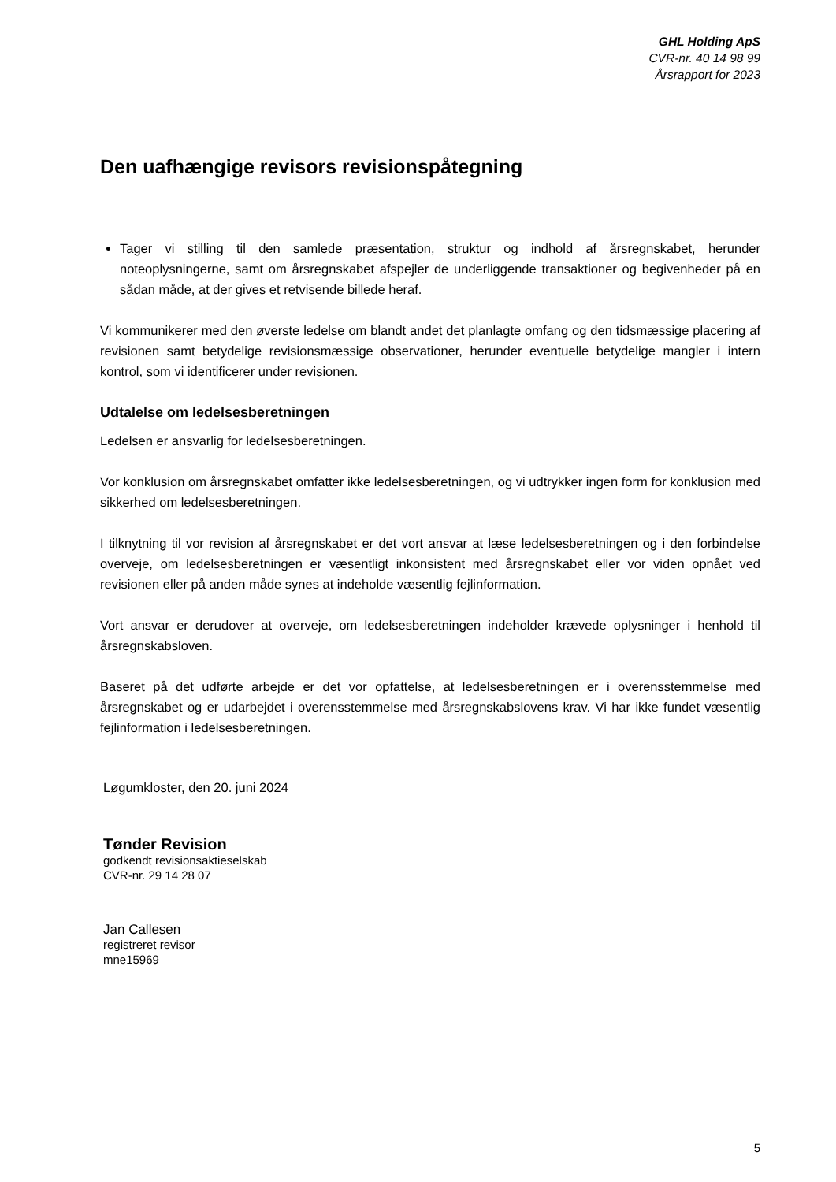GHL Holding ApS
CVR-nr. 40 14 98 99
Årsrapport for 2023
Den uafhængige revisors revisionspåtegning
Tager vi stilling til den samlede præsentation, struktur og indhold af årsregnskabet, herunder noteoplysningerne, samt om årsregnskabet afspejler de underliggende transaktioner og begivenheder på en sådan måde, at der gives et retvisende billede heraf.
Vi kommunikerer med den øverste ledelse om blandt andet det planlagte omfang og den tidsmæssige placering af revisionen samt betydelige revisionsmæssige observationer, herunder eventuelle betydelige mangler i intern kontrol, som vi identificerer under revisionen.
Udtalelse om ledelsesberetningen
Ledelsen er ansvarlig for ledelsesberetningen.
Vor konklusion om årsregnskabet omfatter ikke ledelsesberetningen, og vi udtrykker ingen form for konklusion med sikkerhed om ledelsesberetningen.
I tilknytning til vor revision af årsregnskabet er det vort ansvar at læse ledelsesberetningen og i den forbindelse overveje, om ledelsesberetningen er væsentligt inkonsistent med årsregnskabet eller vor viden opnået ved revisionen eller på anden måde synes at indeholde væsentlig fejlinformation.
Vort ansvar er derudover at overveje, om ledelsesberetningen indeholder krævede oplysninger i henhold til årsregnskabsloven.
Baseret på det udførte arbejde er det vor opfattelse, at ledelsesberetningen er i overensstemmelse med årsregnskabet og er udarbejdet i overensstemmelse med årsregnskabslovens krav. Vi har ikke fundet væsentlig fejlinformation i ledelsesberetningen.
Løgumkloster, den 20. juni 2024
Tønder Revision
godkendt revisionsaktieselskab
CVR-nr. 29 14 28 07
Jan Callesen
registreret revisor
mne15969
5